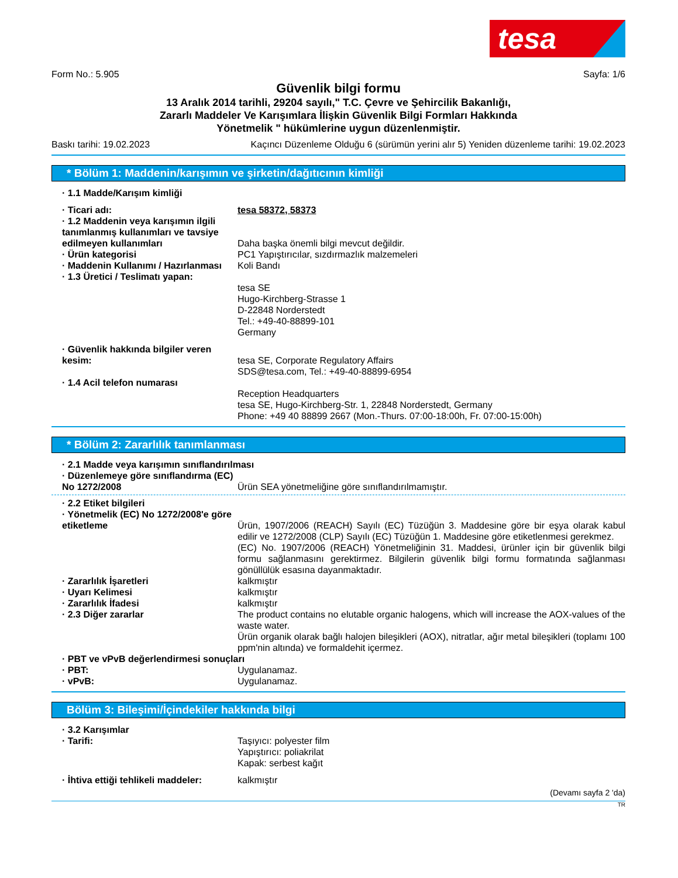tesa
Form No.: 5.905 Sayfa: 1/6
Güvenlik bilgi formu
13 Aralık 2014 tarihli, 29204 sayılı," T.C. Çevre ve Şehircilik Bakanlığı,
Zararlı Maddeler Ve Karışımlara İlişkin Güvenlik Bilgi Formları Hakkında
Yönetmelik " hükümlerine uygun düzenlenmiştir.
Baskı tarihi: 19.02.2023 Kaçıncı Düzenleme Olduğu 6 (sürümün yerini alır 5) Yeniden düzenleme tarihi: 19.02.2023
* Bölüm 1: Maddenin/karışımın ve şirketin/dağıtıcının kimliği
· 1.1 Madde/Karışım kimliği
· Ticari adı: tesa 58372, 58373
· 1.2 Maddenin veya karışımın ilgili tanımlanmış kullanımları ve tavsiye edilmeyen kullanımları
Daha başka önemli bilgi mevcut değildir.
· Ürün kategorisi PC1 Yapıştırıcılar, sızdırmazlık malzemeleri
· Maddenin Kullanımı / Hazırlanması
Koli Bandı
· 1.3 Üretici / Teslimatı yapan:
tesa SE
Hugo-Kirchberg-Strasse 1
D-22848 Norderstedt
Tel.: +49-40-88899-101
Germany
· Güvenlik hakkında bilgiler veren kesim:
tesa SE, Corporate Regulatory Affairs
SDS@tesa.com, Tel.: +49-40-88899-6954
· 1.4 Acil telefon numarası
Reception Headquarters
tesa SE, Hugo-Kirchberg-Str. 1, 22848 Norderstedt, Germany
Phone: +49 40 88899 2667 (Mon.-Thurs. 07:00-18:00h, Fr. 07:00-15:00h)
* Bölüm 2: Zararlılık tanımlanması
· 2.1 Madde veya karışımın sınıflandırılması
· Düzenlemeye göre sınıflandırma (EC) No 1272/2008
Ürün SEA yönetmeliğine göre sınıflandırılmamıştır.
· 2.2 Etiket bilgileri
· Yönetmelik (EC) No 1272/2008'e göre etiketleme
Ürün, 1907/2006 (REACH) Sayılı (EC) Tüzüğün 3. Maddesine göre bir eşya olarak kabul edilir ve 1272/2008 (CLP) Sayılı (EC) Tüzüğün 1. Maddesine göre etiketlenmesi gerekmez.
(EC) No. 1907/2006 (REACH) Yönetmeliğinin 31. Maddesi, ürünler için bir güvenlik bilgi formu sağlanmasını gerektirmez. Bilgilerin güvenlik bilgi formu formatında sağlanması gönüllülük esasına dayanmaktadır.
· Zararlılık İşaretleri kalkmıştır
· Uyarı Kelimesi kalkmıştır
· Zararlılık İfadesi kalkmıştır
· 2.3 Diğer zararlar The product contains no elutable organic halogens, which will increase the AOX-values of the waste water.
Ürün organik olarak bağlı halojen bileşikleri (AOX), nitratlar, ağır metal bileşikleri (toplamı 100 ppm'nin altında) ve formaldehit içermez.
· PBT ve vPvB değerlendirmesi sonuçları
· PBT: Uygulanamaz.
· vPvB: Uygulanamaz.
Bölüm 3: Bileşimi/İçindekiler hakkında bilgi
· 3.2 Karışımlar
· Tarifi: Taşıyıcı: polyester film
Yapıştırıcı: poliakrilat
Kapak: serbest kağıt
· İhtiva ettiği tehlikeli maddeler:
kalkmıştır
(Devamı sayfa 2 'da)
TR